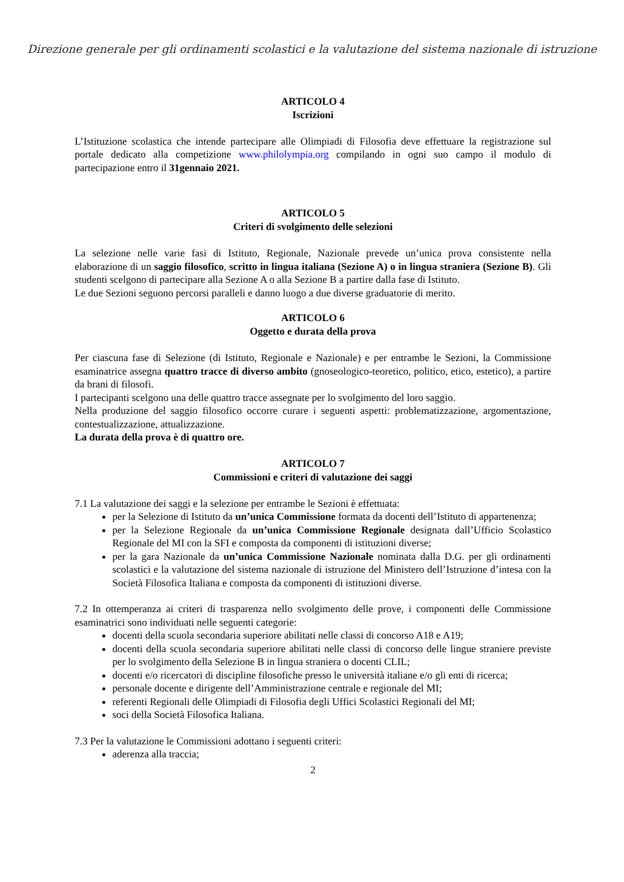Direzione generale per gli ordinamenti scolastici e la valutazione del sistema nazionale di istruzione
ARTICOLO 4
Iscrizioni
L’Istituzione scolastica che intende partecipare alle Olimpiadi di Filosofia deve effettuare la registrazione sul portale dedicato alla competizione www.philolympia.org compilando in ogni suo campo il modulo di partecipazione entro il 31gennaio 2021.
ARTICOLO 5
Criteri di svolgimento delle selezioni
La selezione nelle varie fasi di Istituto, Regionale, Nazionale prevede un’unica prova consistente nella elaborazione di un saggio filosofico, scritto in lingua italiana (Sezione A) o in lingua straniera (Sezione B). Gli studenti scelgono di partecipare alla Sezione A o alla Sezione B a partire dalla fase di Istituto.
Le due Sezioni seguono percorsi paralleli e danno luogo a due diverse graduatorie di merito.
ARTICOLO 6
Oggetto e durata della prova
Per ciascuna fase di Selezione (di Istituto, Regionale e Nazionale) e per entrambe le Sezioni, la Commissione esaminatrice assegna quattro tracce di diverso ambito (gnoseologico-teoretico, politico, etico, estetico), a partire da brani di filosofi.
I partecipanti scelgono una delle quattro tracce assegnate per lo svolgimento del loro saggio.
Nella produzione del saggio filosofico occorre curare i seguenti aspetti: problematizzazione, argomentazione, contestualizzazione, attualizzazione.
La durata della prova è di quattro ore.
ARTICOLO 7
Commissioni e criteri di valutazione dei saggi
7.1 La valutazione dei saggi e la selezione per entrambe le Sezioni è effettuata:
per la Selezione di Istituto da un’unica Commissione formata da docenti dell’Istituto di appartenenza;
per la Selezione Regionale da un’unica Commissione Regionale designata dall’Ufficio Scolastico Regionale del MI con la SFI e composta da componenti di istituzioni diverse;
per la gara Nazionale da un’unica Commissione Nazionale nominata dalla D.G. per gli ordinamenti scolastici e la valutazione del sistema nazionale di istruzione del Ministero dell’Istruzione d’intesa con la Società Filosofica Italiana e composta da componenti di istituzioni diverse.
7.2 In ottemperanza ai criteri di trasparenza nello svolgimento delle prove, i componenti delle Commissione esaminatrici sono individuati nelle seguenti categorie:
docenti della scuola secondaria superiore abilitati nelle classi di concorso A18 e A19;
docenti della scuola secondaria superiore abilitati nelle classi di concorso delle lingue straniere previste per lo svolgimento della Selezione B in lingua straniera o docenti CLIL;
docenti e/o ricercatori di discipline filosofiche presso le università italiane e/o gli enti di ricerca;
personale docente e dirigente dell’Amministrazione centrale e regionale del MI;
referenti Regionali delle Olimpiadi di Filosofia degli Uffici Scolastici Regionali del MI;
soci della Società Filosofica Italiana.
7.3 Per la valutazione le Commissioni adottano i seguenti criteri:
aderenza alla traccia;
2